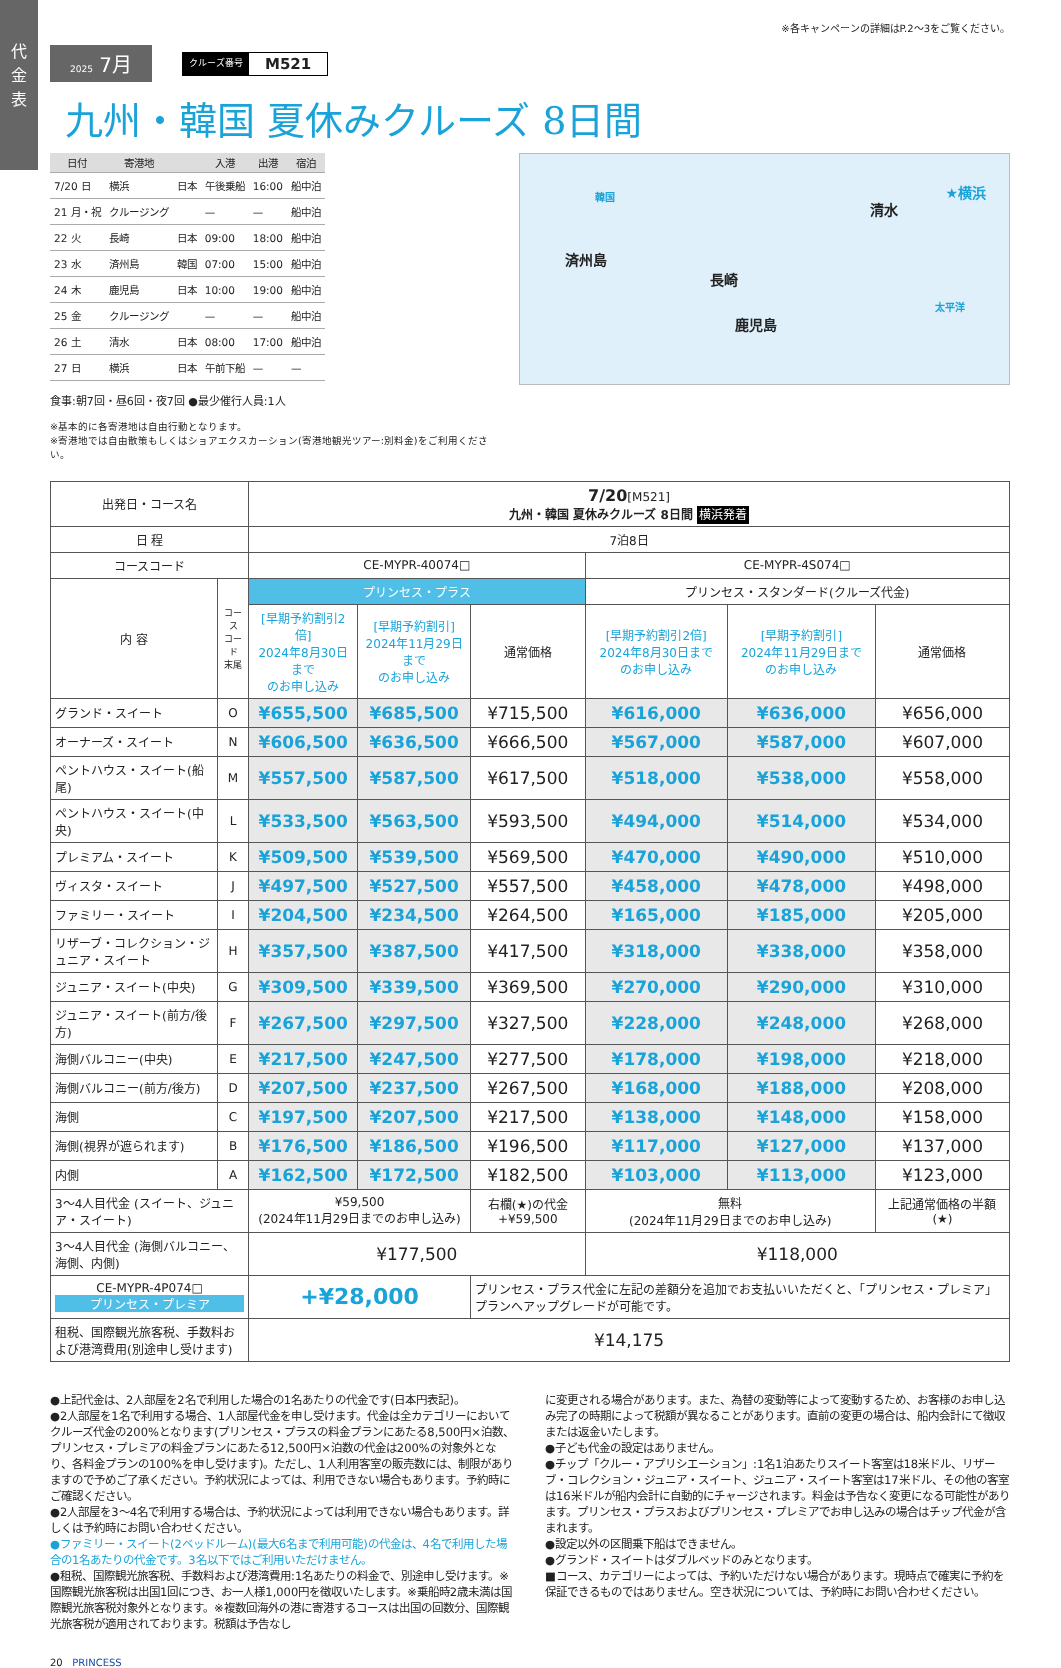代
金
表
※各キャンペーンの詳細はP.2〜3をご覧ください。
2025 7月
クルーズ番号 M521
九州・韓国 夏休みクルーズ 8日間
| 日付 | 寄港地 | | 入港 | 出港 | 宿泊 |
| --- | --- | --- | --- | --- | --- |
| 7/20 日 | 横浜 | 日本 | 午後乗船 | 16:00 | 船中泊 |
| 21 月・祝 | クルージング | | — | — | 船中泊 |
| 22 火 | 長崎 | 日本 | 09:00 | 18:00 | 船中泊 |
| 23 水 | 済州島 | 韓国 | 07:00 | 15:00 | 船中泊 |
| 24 木 | 鹿児島 | 日本 | 10:00 | 19:00 | 船中泊 |
| 25 金 | クルージング | | — | — | 船中泊 |
| 26 土 | 清水 | 日本 | 08:00 | 17:00 | 船中泊 |
| 27 日 | 横浜 | 日本 | 午前下船 | — | — |
食事:朝7回・昼6回・夜7回 ●最少催行人員:1人
※基本的に各寄港地は自由行動となります。
※寄港地では自由散策もしくはショアエクスカーション(寄港地観光ツアー:別料金)をご利用ください。
韓国
済州島
長崎
鹿児島
清水
★横浜
太平洋
| 出発日・コース名 | | 7/20 [M521] 九州・韓国 夏休みクルーズ 8日間 横浜発着 | | | | | |
| 日 程 | | 7泊8日 | | | | | |
| コースコード | | CE-MYPR-40074□ | | | CE-MYPR-4S074□ | | |
| 内 容 | コース コード 末尾 | プリンセス・プラス | | | プリンセス・スタンダード(クルーズ代金) | | |
| | | [早期予約割引2倍] 2024年8月30日まで のお申し込み | [早期予約割引] 2024年11月29日まで のお申し込み | 通常価格 | [早期予約割引2倍] 2024年8月30日まで のお申し込み | [早期予約割引] 2024年11月29日まで のお申し込み | 通常価格 |
| グランド・スイート | O | ¥655,500 | ¥685,500 | ¥715,500 | ¥616,000 | ¥636,000 | ¥656,000 |
| オーナーズ・スイート | N | ¥606,500 | ¥636,500 | ¥666,500 | ¥567,000 | ¥587,000 | ¥607,000 |
| ペントハウス・スイート(船尾) | M | ¥557,500 | ¥587,500 | ¥617,500 | ¥518,000 | ¥538,000 | ¥558,000 |
| ペントハウス・スイート(中央) | L | ¥533,500 | ¥563,500 | ¥593,500 | ¥494,000 | ¥514,000 | ¥534,000 |
| プレミアム・スイート | K | ¥509,500 | ¥539,500 | ¥569,500 | ¥470,000 | ¥490,000 | ¥510,000 |
| ヴィスタ・スイート | J | ¥497,500 | ¥527,500 | ¥557,500 | ¥458,000 | ¥478,000 | ¥498,000 |
| ファミリー・スイート | I | ¥204,500 | ¥234,500 | ¥264,500 | ¥165,000 | ¥185,000 | ¥205,000 |
| リザーブ・コレクション・ジュニア・スイート | H | ¥357,500 | ¥387,500 | ¥417,500 | ¥318,000 | ¥338,000 | ¥358,000 |
| ジュニア・スイート(中央) | G | ¥309,500 | ¥339,500 | ¥369,500 | ¥270,000 | ¥290,000 | ¥310,000 |
| ジュニア・スイート(前方/後方) | F | ¥267,500 | ¥297,500 | ¥327,500 | ¥228,000 | ¥248,000 | ¥268,000 |
| 海側バルコニー(中央) | E | ¥217,500 | ¥247,500 | ¥277,500 | ¥178,000 | ¥198,000 | ¥218,000 |
| 海側バルコニー(前方/後方) | D | ¥207,500 | ¥237,500 | ¥267,500 | ¥168,000 | ¥188,000 | ¥208,000 |
| 海側 | C | ¥197,500 | ¥207,500 | ¥217,500 | ¥138,000 | ¥148,000 | ¥158,000 |
| 海側(視界が遮られます) | B | ¥176,500 | ¥186,500 | ¥196,500 | ¥117,000 | ¥127,000 | ¥137,000 |
| 内側 | A | ¥162,500 | ¥172,500 | ¥182,500 | ¥103,000 | ¥113,000 | ¥123,000 |
| 3〜4人目代金 (スイート、ジュニア・スイート) | | ¥59,500 (2024年11月29日までのお申し込み) | | 右欄(★)の代金 +¥59,500 | 無料 (2024年11月29日までのお申し込み) | | 上記通常価格の半額 (★) |
| 3〜4人目代金 (海側バルコニー、海側、内側) | | ¥177,500 | | | ¥118,000 | | |
| CE-MYPR-4P074□ プリンセス・プレミア | | +¥28,000 | | プリンセス・プラス代金に左記の差額分を追加でお支払いいただくと、「プリンセス・プレミア」プランへアップグレードが可能です。 | | | |
| 租税、国際観光旅客税、手数料および港湾費用(別途申し受けます) | | ¥14,175 | | | | | |
●上記代金は、2人部屋を2名で利用した場合の1名あたりの代金です(日本円表記)。
●2人部屋を1名で利用する場合、1人部屋代金を申し受けます。代金は全カテゴリーにおいてクルーズ代金の200%となります(プリンセス・プラスの料金プランにあたる8,500円×泊数、プリンセス・プレミアの料金プランにあたる12,500円×泊数の代金は200%の対象外となり、各料金プランの100%を申し受けます)。ただし、1人利用客室の販売数には、制限がありますので予めご了承ください。予約状況によっては、利用できない場合もあります。予約時にご確認ください。
●2人部屋を3〜4名で利用する場合は、予約状況によっては利用できない場合もあります。詳しくは予約時にお問い合わせください。
●ファミリー・スイート(2ベッドルーム)(最大6名まで利用可能)の代金は、4名で利用した場合の1名あたりの代金です。3名以下ではご利用いただけません。
●租税、国際観光旅客税、手数料および港湾費用:1名あたりの料金で、別途申し受けます。※国際観光旅客税は出国1回につき、お一人様1,000円を徴収いたします。※乗船時2歳未満は国際観光旅客税対象外となります。※複数回海外の港に寄港するコースは出国の回数分、国際観光旅客税が適用されております。税額は予告なし
に変更される場合があります。また、為替の変動等によって変動するため、お客様のお申し込み完了の時期によって税額が異なることがあります。直前の変更の場合は、船内会計にて徴収または返金いたします。
●子ども代金の設定はありません。
●チップ「クルー・アプリシエーション」:1名1泊あたりスイート客室は18米ドル、リザーブ・コレクション・ジュニア・スイート、ジュニア・スイート客室は17米ドル、その他の客室は16米ドルが船内会計に自動的にチャージされます。料金は予告なく変更になる可能性があります。プリンセス・プラスおよびプリンセス・プレミアでお申し込みの場合はチップ代金が含まれます。
●設定以外の区間乗下船はできません。
●グランド・スイートはダブルベッドのみとなります。
■コース、カテゴリーによっては、予約いただけない場合があります。現時点で確実に予約を保証できるものではありません。空き状況については、予約時にお問い合わせください。
20 PRINCESS